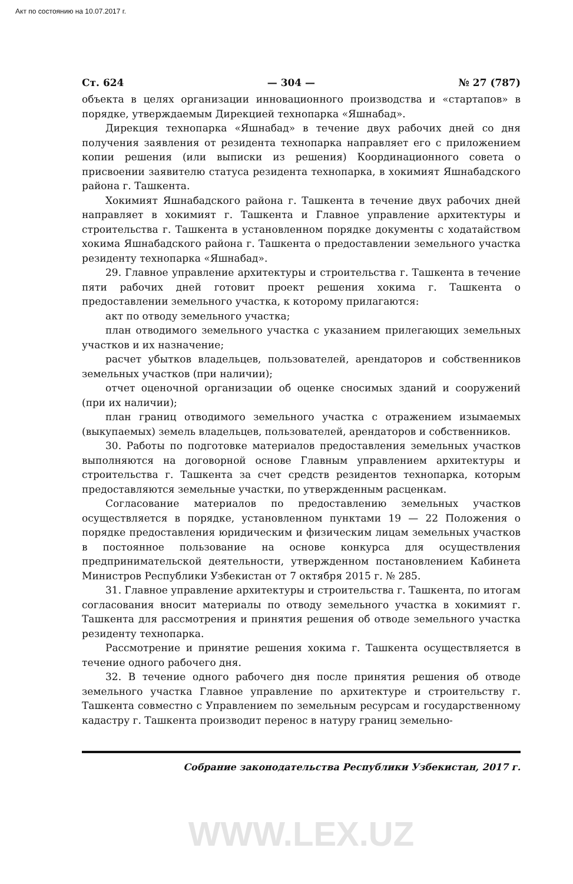Акт по состоянию на 10.07.2017 г.
Ст. 624 — 304 — № 27 (787)
объекта в целях организации инновационного производства и «стартапов» в порядке, утверждаемым Дирекцией технопарка «Яшнабад».
Дирекция технопарка «Яшнабад» в течение двух рабочих дней со дня получения заявления от резидента технопарка направляет его с приложением копии решения (или выписки из решения) Координационного совета о присвоении заявителю статуса резидента технопарка, в хокимият Яшнабадского района г. Ташкента.
Хокимият Яшнабадского района г. Ташкента в течение двух рабочих дней направляет в хокимият г. Ташкента и Главное управление архитектуры и строительства г. Ташкента в установленном порядке документы с ходатайством хокима Яшнабадского района г. Ташкента о предоставлении земельного участка резиденту технопарка «Яшнабад».
29. Главное управление архитектуры и строительства г. Ташкента в течение пяти рабочих дней готовит проект решения хокима г. Ташкента о предоставлении земельного участка, к которому прилагаются:
акт по отводу земельного участка;
план отводимого земельного участка с указанием прилегающих земельных участков и их назначение;
расчет убытков владельцев, пользователей, арендаторов и собственников земельных участков (при наличии);
отчет оценочной организации об оценке сносимых зданий и сооружений (при их наличии);
план границ отводимого земельного участка с отражением изымаемых (выкупаемых) земель владельцев, пользователей, арендаторов и собственников.
30. Работы по подготовке материалов предоставления земельных участков выполняются на договорной основе Главным управлением архитектуры и строительства г. Ташкента за счет средств резидентов технопарка, которым предоставляются земельные участки, по утвержденным расценкам.
Согласование материалов по предоставлению земельных участков осуществляется в порядке, установленном пунктами 19 — 22 Положения о порядке предоставления юридическим и физическим лицам земельных участков в постоянное пользование на основе конкурса для осуществления предпринимательской деятельности, утвержденном постановлением Кабинета Министров Республики Узбекистан от 7 октября 2015 г. № 285.
31. Главное управление архитектуры и строительства г. Ташкента, по итогам согласования вносит материалы по отводу земельного участка в хокимият г. Ташкента для рассмотрения и принятия решения об отводе земельного участка резиденту технопарка.
Рассмотрение и принятие решения хокима г. Ташкента осуществляется в течение одного рабочего дня.
32. В течение одного рабочего дня после принятия решения об отводе земельного участка Главное управление по архитектуре и строительству г. Ташкента совместно с Управлением по земельным ресурсам и государственному кадастру г. Ташкента производит перенос в натуру границ земельно-
Собрание законодательства Республики Узбекистан, 2017 г.
WWW.LEX.UZ